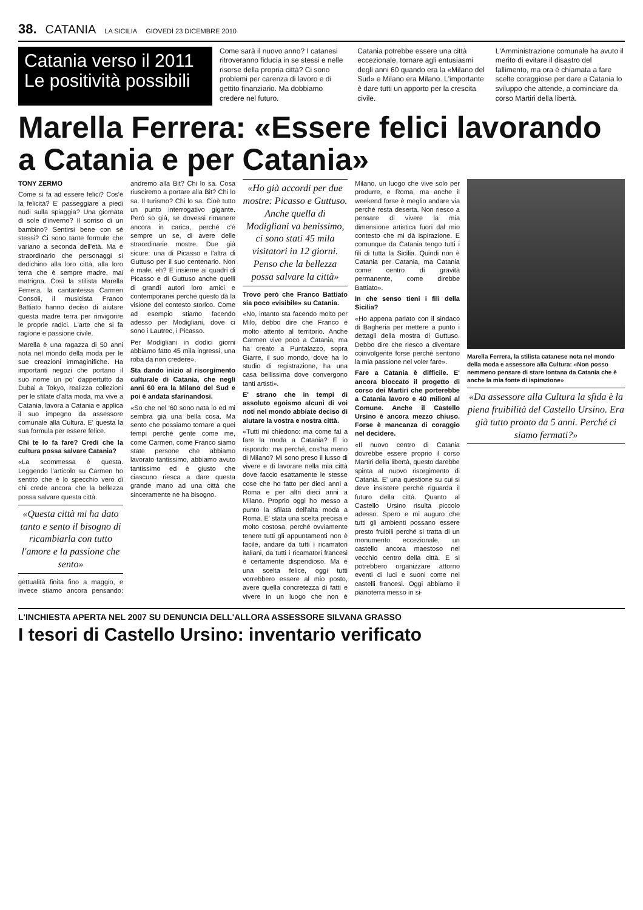38. CATANIA LA SICILIA GIOVEDÌ 23 DICEMBRE 2010
Catania verso il 2011 Le positività possibili
Come sarà il nuovo anno? I catanesi ritroveranno fiducia in se stessi e nelle risorse della propria città? Ci sono problemi per carenza di lavoro e di gettito finanziario. Ma dobbiamo credere nel futuro.
Catania potrebbe essere una città eccezionale, tornare agli entusiasmi degli anni 60 quando era la «Milano del Sud» e Milano era Milano. L'importante è dare tutti un apporto per la crescita civile.
L'Amministrazione comunale ha avuto il merito di evitare il disastro del fallimento, ma ora è chiamata a fare scelte coraggiose per dare a Catania lo sviluppo che attende, a cominciare da corso Martiri della libertà.
Marella Ferrera: «Essere felici lavorando a Catania e per Catania»
TONY ZERMO
Come si fa ad essere felici? Cos'è la felicità? E' passeggiare a piedi nudi sulla spiaggia? Una giornata di sole d'inverno? Il sorriso di un bambino? Sentirsi bene con sé stessi? Ci sono tante formule che variano a seconda dell'età. Ma è straordinario che personaggi si dedichino alla loro città, alla loro terra che è sempre madre, mai matrigna. Così la stilista Marella Ferrera, la cantantessa Carmen Consoli, il musicista Franco Battiato hanno deciso di aiutare questa madre terra per rinvigorire le proprie radici. L'arte che si fa ragione e passione civile.
Marella è una ragazza di 50 anni nota nel mondo della moda per le sue creazioni immaginifiche. Ha importanti negozi che portano il suo nome un po' dappertutto da Dubai a Tokyo, realizza collezioni per le sfilate d'alta moda, ma vive a Catania, lavora a Catania e applica il suo impegno da assessore comunale alla Cultura. E' questa la sua formula per essere felice.
Chi te lo fa fare? Credi che la cultura possa salvare Catania?
«La scommessa è questa. Leggendo l'articolo su Carmen ho sentito che è lo specchio vero di chi crede ancora che la bellezza possa salvare questa città.
«Questa città mi ha dato tanto e sento il bisogno di ricambiarla con tutto l'amore e la passione che sento»
gettualità finita fino a maggio, e invece stiamo ancora pensando: andremo alla Bit? Chi lo sa. Cosa riusciremo a portare alla Bit? Chi lo sa. Il turismo? Chi lo sa. Cioè tutto un punto interrogativo gigante. Però so già, se dovessi rimanere ancora in carica, perché c'è sempre un se, di avere delle straordinarie mostre. Due già sicure: una di Picasso e l'altra di Guttuso per il suo centenario. Non è male, eh? E insieme ai quadri di Picasso e di Guttuso anche quelli di grandi autori loro amici e contemporanei perché questo dà la visione del contesto storico. Come ad esempio stiamo facendo adesso per Modigliani, dove ci sono i Lautrec, i Picasso.
Per Modigliani in dodici giorni abbiamo fatto 45 mila ingressi, una roba da non credere».
Sta dando inizio al risorgimento culturale di Catania, che negli anni 60 era la Milano del Sud e poi è andata sfarinandosi.
«So che nel '60 sono nata io ed mi sembra già una bella cosa. Ma sento che possiamo tornare a quei tempi perché gente come me, come Carmen, come Franco siamo state persone che abbiamo lavorato tantissimo, abbiamo avuto tantissimo ed è giusto che ciascuno riesca a dare questa grande mano ad una città che sinceramente ne ha bisogno.
«Ho già accordi per due mostre: Picasso e Guttuso. Anche quella di Modigliani va benissimo, ci sono stati 45 mila visitatori in 12 giorni. Penso che la bellezza possa salvare la città»
Trovo però che Franco Battiato sia poco «visibile» su Catania.
«No, intanto sta facendo molto per Milo, debbo dire che Franco è molto attento al territorio. Anche Carmen vive poco a Catania, ma ha creato a Puntalazzo, sopra Giarre, il suo mondo, dove ha lo studio di registrazione, ha una casa bellissima dove convergono tanti artisti».
E' strano che in tempi di assoluto egoismo alcuni di voi noti nel mondo abbiate deciso di aiutare la vostra e nostra città.
«Tutti mi chiedono: ma come fai a fare la moda a Catania? E io rispondo: ma perché, cos'ha meno di Milano? Mi sono preso il lusso di vivere e di lavorare nella mia città dove faccio esattamente le stesse cose che ho fatto per dieci anni a Roma e per altri dieci anni a Milano. Proprio oggi ho messo a punto la sfilata dell'alta moda a Roma. E' stata una scelta precisa e molto costosa, perché ovviamente tenere tutti gli appuntamenti non è facile, andare da tutti i ricamatori italiani, da tutti i ricamatori francesi è certamente dispendioso. Ma è una scelta felice, oggi tutti vorrebbero essere al mio posto, avere quella concretezza di fatti e vivere in un luogo che non è Milano, un luogo che vive solo per produrre, e Roma, ma anche il weekend forse è meglio andare via perché resta deserta. Non riesco a pensare di vivere la mia dimensione artistica fuori dal mio contesto che mi dà ispirazione. E comunque da Catania tengo tutti i fili di tutta la Sicilia. Quindi non è Catania per Catania, ma Catania come centro di gravità permanente, come direbbe Battiato».
In che senso tieni i fili della Sicilia?
«Ho appena parlato con il sindaco di Bagheria per mettere a punto i dettagli della mostra di Guttuso. Debbo dire che riesco a diventare coinvolgente forse perché sentono la mia passione nel voler fare».
Fare a Catania è difficile. E' ancora bloccato il progetto di corso dei Martiri che porterebbe a Catania lavoro e 40 milioni al Comune. Anche il Castello Ursino è ancora mezzo chiuso. Forse è mancanza di coraggio nel decidere.
«Il nuovo centro di Catania dovrebbe essere proprio il corso Martiri della libertà, questo darebbe spinta al nuovo risorgimento di Catania. E' una questione su cui si deve insistere perché riguarda il futuro della città. Quanto al Castello Ursino risulta piccolo adesso. Spero e mi auguro che tutti gli ambienti possano essere presto fruibili perché si tratta di un monumento eccezionale, un castello ancora maestoso nel vecchio centro della città. E si potrebbero organizzare attorno eventi di luci e suoni come nei castelli francesi. Oggi abbiamo il pianoterra messo in si-
Marella Ferrera, la stilista catanese nota nel mondo della moda e assessore alla Cultura: «Non posso nemmeno pensare di stare lontana da Catania che è anche la mia fonte di ispirazione»
«Da assessore alla Cultura la sfida è la piena fruibilità del Castello Ursino. Era già tutto pronto da 5 anni. Perché ci siamo fermati?»
L'INCHIESTA APERTA NEL 2007 SU DENUNCIA DELL'ALLORA ASSESSORE SILVANA GRASSO
I tesori di Castello Ursino: inventario verificato